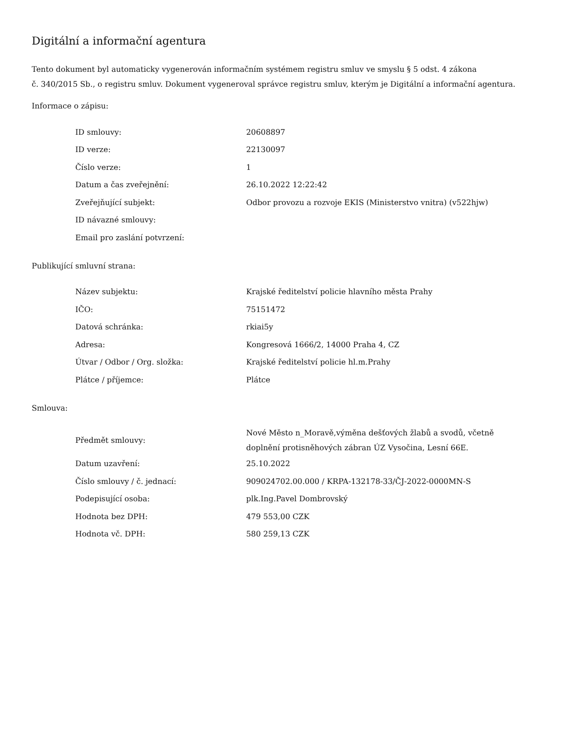Digitální a informační agentura
Tento dokument byl automaticky vygenerován informačním systémem registru smluv ve smyslu § 5 odst. 4 zákona
č. 340/2015 Sb., o registru smluv. Dokument vygeneroval správce registru smluv, kterým je Digitální a informační agentura.
Informace o zápisu:
| ID smlouvy: | 20608897 |
| ID verze: | 22130097 |
| Číslo verze: | 1 |
| Datum a čas zveřejnění: | 26.10.2022 12:22:42 |
| Zveřejňující subjekt: | Odbor provozu a rozvoje EKIS (Ministerstvo vnitra) (v522hjw) |
| ID návazné smlouvy: | |
| Email pro zaslání potvrzení: | |
Publikující smluvní strana:
| Název subjektu: | Krajské ředitelství policie hlavního města Prahy |
| IČO: | 75151472 |
| Datová schránka: | rkiai5y |
| Adresa: | Kongresová 1666/2, 14000 Praha 4, CZ |
| Útvar / Odbor / Org. složka: | Krajské ředitelství policie hl.m.Prahy |
| Plátce / příjemce: | Plátce |
Smlouva:
| Předmět smlouvy: | Nové Město n_Moravě,výměna dešťových žlabů a svodů, včetně doplnění protisněhových zábran ÚZ Vysočina, Lesní 66E. |
| Datum uzavření: | 25.10.2022 |
| Číslo smlouvy / č. jednací: | 909024702.00.000 / KRPA-132178-33/ČJ-2022-0000MN-S |
| Podepisující osoba: | plk.Ing.Pavel Dombrovský |
| Hodnota bez DPH: | 479 553,00 CZK |
| Hodnota vč. DPH: | 580 259,13 CZK |